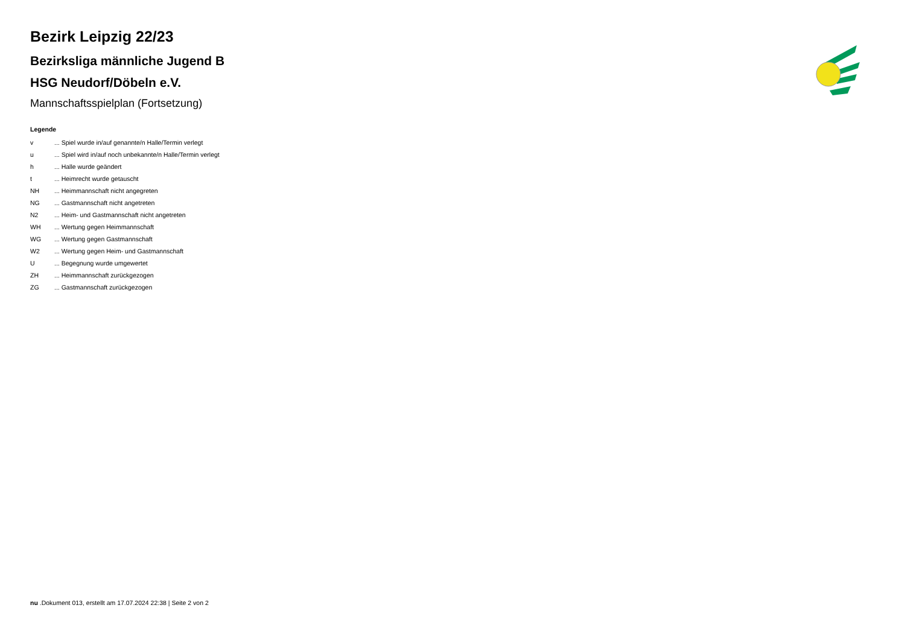Bezirk Leipzig 22/23
Bezirksliga männliche Jugend B
HSG Neudorf/Döbeln e.V.
Mannschaftsspielplan (Fortsetzung)
Legende
| v | ... Spiel wurde in/auf genannte/n Halle/Termin verlegt |
| u | ... Spiel wird in/auf noch unbekannte/n Halle/Termin verlegt |
| h | ... Halle wurde geändert |
| t | ... Heimrecht wurde getauscht |
| NH | ... Heimmannschaft nicht angegreten |
| NG | ... Gastmannschaft nicht angetreten |
| N2 | ... Heim- und Gastmannschaft nicht angetreten |
| WH | ... Wertung gegen Heimmannschaft |
| WG | ... Wertung gegen Gastmannschaft |
| W2 | ... Wertung gegen Heim- und Gastmannschaft |
| U | ... Begegnung wurde umgewertet |
| ZH | ... Heimmannschaft zurückgezogen |
| ZG | ... Gastmannschaft zurückgezogen |
nu .Dokument 013, erstellt am 17.07.2024 22:38 | Seite 2 von 2